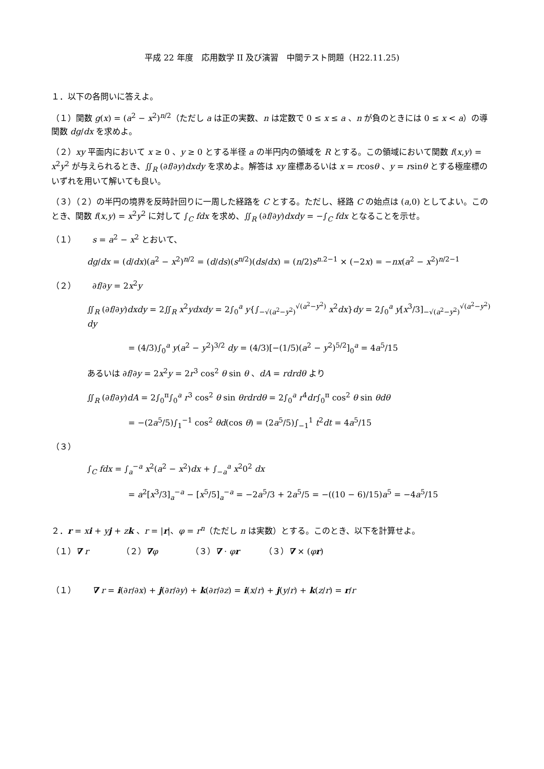平成 22 年度　応用数学 II 及び演習　中間テスト問題（H22.11.25)
１．以下の各問いに答えよ。
（１）関数 g(x) = (a<sup>2</sup> − x<sup>2</sup>)<sup>n/2</sup>（ただし a は正の実数、n は定数で 0 ≤ x ≤ a 、n が負のときには 0 ≤ x < a）の導関数 dg/dx を求めよ。
（２）xy 平面内において x ≥ 0 、y ≥ 0 とする半径 a の半円内の領域を R とする。この領域において関数 f(x,y) = x<sup>2</sup>y<sup>2</sup> が与えられるとき、∬<sub>R</sub> (∂f/∂y)dxdy を求めよ。解答は xy 座標あるいは x = rcosθ 、y = rsinθ とする極座標のいずれを用いて解いても良い。
（３）（２）の半円の境界を反時計回りに一周した経路を C とする。ただし、経路 C の始点は (a,0) としてよい。このとき、関数 f(x,y) = x<sup>2</sup>y<sup>2</sup> に対して ∫<sub>C</sub> fdx を求め、∬<sub>R</sub> (∂f/∂y)dxdy = −∫<sub>C</sub> fdx となることを示せ。
（１）　　s = a<sup>2</sup> − x<sup>2</sup> とおいて、
dg/dx = (d/dx)(a<sup>2</sup> − x<sup>2</sup>)<sup>n/2</sup> = (d/ds)(s<sup>n/2</sup>)(ds/dx) = (n/2)s<sup>n.2−1</sup> × (−2x) = −nx(a<sup>2</sup> − x<sup>2</sup>)<sup>n/2−1</sup>
（２）　　∂f/∂y = 2x<sup>2</sup>y
∬<sub>R</sub> (∂f/∂y)dxdy = 2∬<sub>R</sub> x<sup>2</sup>ydxdy = 2∫<sub>0</sub><sup>a</sup> y{∫<sub>−√(a<sup>2</sup>−y<sup>2</sup>)</sub><sup>√(a<sup>2</sup>−y<sup>2</sup>)</sup> x<sup>2</sup>dx}dy = 2∫<sub>0</sub><sup>a</sup> y[x<sup>3</sup>/3]<sub>−√(a<sup>2</sup>−y<sup>2</sup>)</sub><sup>√(a<sup>2</sup>−y<sup>2</sup>)</sup> dy
= (4/3)∫<sub>0</sub><sup>a</sup> y(a<sup>2</sup> − y<sup>2</sup>)<sup>3/2</sup> dy = (4/3)[−(1/5)(a<sup>2</sup> − y<sup>2</sup>)<sup>5/2</sup>]<sub>0</sub><sup>a</sup> = 4a<sup>5</sup>/15
あるいは ∂f/∂y = 2x<sup>2</sup>y = 2r<sup>3</sup> cos<sup>2</sup> θ sin θ 、dA = rdrdθ より
∬<sub>R</sub> (∂f/∂y)dA = 2∫<sub>0</sub><sup>π</sup>∫<sub>0</sub><sup>a</sup> r<sup>3</sup> cos<sup>2</sup> θ sin θrdrdθ = 2∫<sub>0</sub><sup>a</sup> r<sup>4</sup>dr∫<sub>0</sub><sup>π</sup> cos<sup>2</sup> θ sin θdθ
= −(2a<sup>5</sup>/5)∫<sub>1</sub><sup>−1</sup> cos<sup>2</sup> θd(cos θ) = (2a<sup>5</sup>/5)∫<sub>−1</sub><sup>1</sup> t<sup>2</sup>dt = 4a<sup>5</sup>/15
（３）
∫<sub>C</sub> fdx = ∫<sub>a</sub><sup>−a</sup> x<sup>2</sup>(a<sup>2</sup> − x<sup>2</sup>)dx + ∫<sub>−a</sub><sup>a</sup> x<sup>2</sup>0<sup>2</sup> dx
= a<sup>2</sup>[x<sup>3</sup>/3]<sub>a</sub><sup>−a</sup> − [x<sup>5</sup>/5]<sub>a</sub><sup>−a</sup> = −2a<sup>5</sup>/3 + 2a<sup>5</sup>/5 = −((10 − 6)/15)a<sup>5</sup> = −4a<sup>5</sup>/15
２．r = xi + yj + zk 、r = |r|、φ = r<sup>n</sup>（ただし n は実数）とする。このとき、以下を計算せよ。
（１）∇ r　　　　（２）∇φ　　　　（３）∇ · φr　　　（３）∇ × (φr)
（１）　　∇ r = i(∂r/∂x) + j(∂r/∂y) + k(∂r/∂z) = i(x/r) + j(y/r) + k(z/r) = r/r